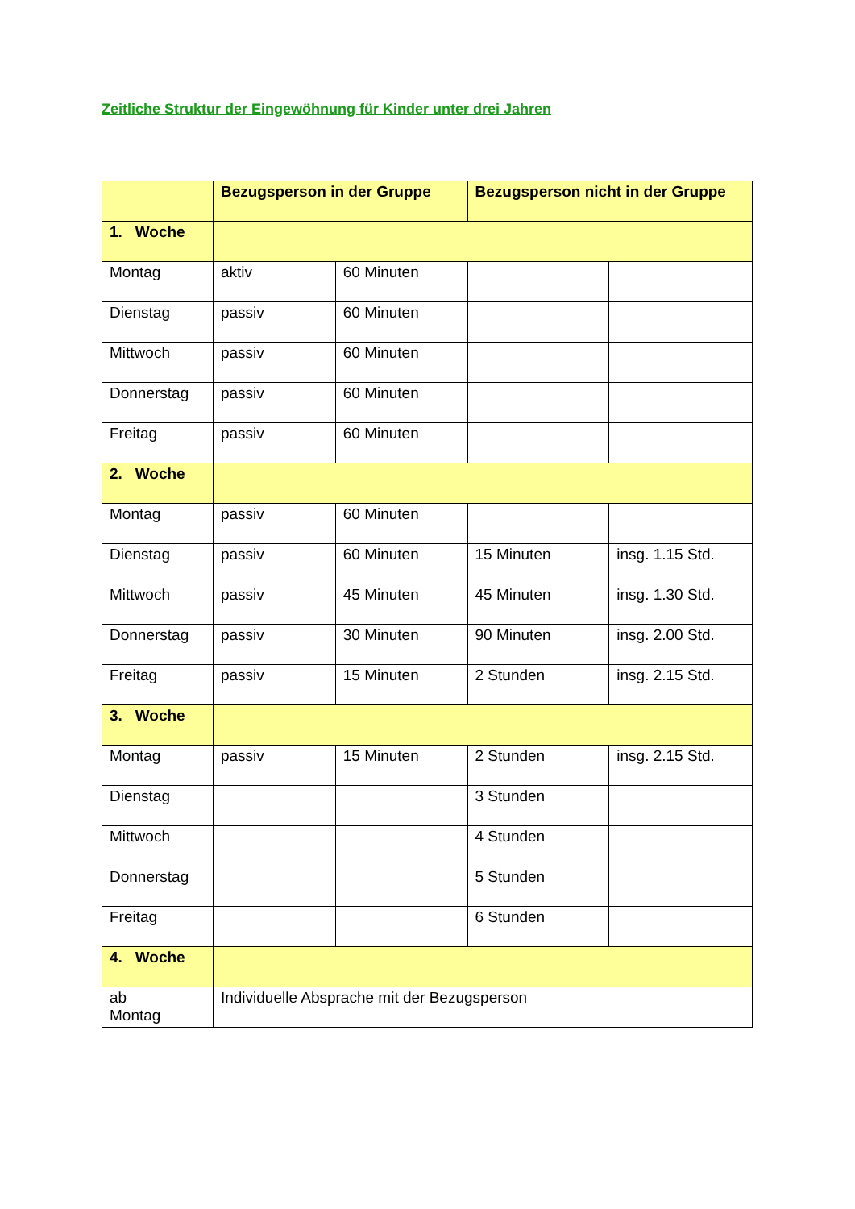Zeitliche Struktur der Eingewöhnung für Kinder unter drei Jahren
| | Bezugsperson in der Gruppe | | Bezugsperson nicht in der Gruppe | |
| --- | --- | --- | --- | --- |
| 1. Woche | | | | |
| Montag | aktiv | 60 Minuten | | |
| Dienstag | passiv | 60 Minuten | | |
| Mittwoch | passiv | 60 Minuten | | |
| Donnerstag | passiv | 60 Minuten | | |
| Freitag | passiv | 60 Minuten | | |
| 2. Woche | | | | |
| Montag | passiv | 60 Minuten | | |
| Dienstag | passiv | 60 Minuten | 15 Minuten | insg. 1.15 Std. |
| Mittwoch | passiv | 45 Minuten | 45 Minuten | insg. 1.30 Std. |
| Donnerstag | passiv | 30 Minuten | 90 Minuten | insg. 2.00 Std. |
| Freitag | passiv | 15 Minuten | 2 Stunden | insg. 2.15 Std. |
| 3. Woche | | | | |
| Montag | passiv | 15 Minuten | 2 Stunden | insg. 2.15 Std. |
| Dienstag | | | 3 Stunden | |
| Mittwoch | | | 4 Stunden | |
| Donnerstag | | | 5 Stunden | |
| Freitag | | | 6 Stunden | |
| 4. Woche | | | | |
| ab Montag | Individuelle Absprache mit der Bezugsperson | | | |